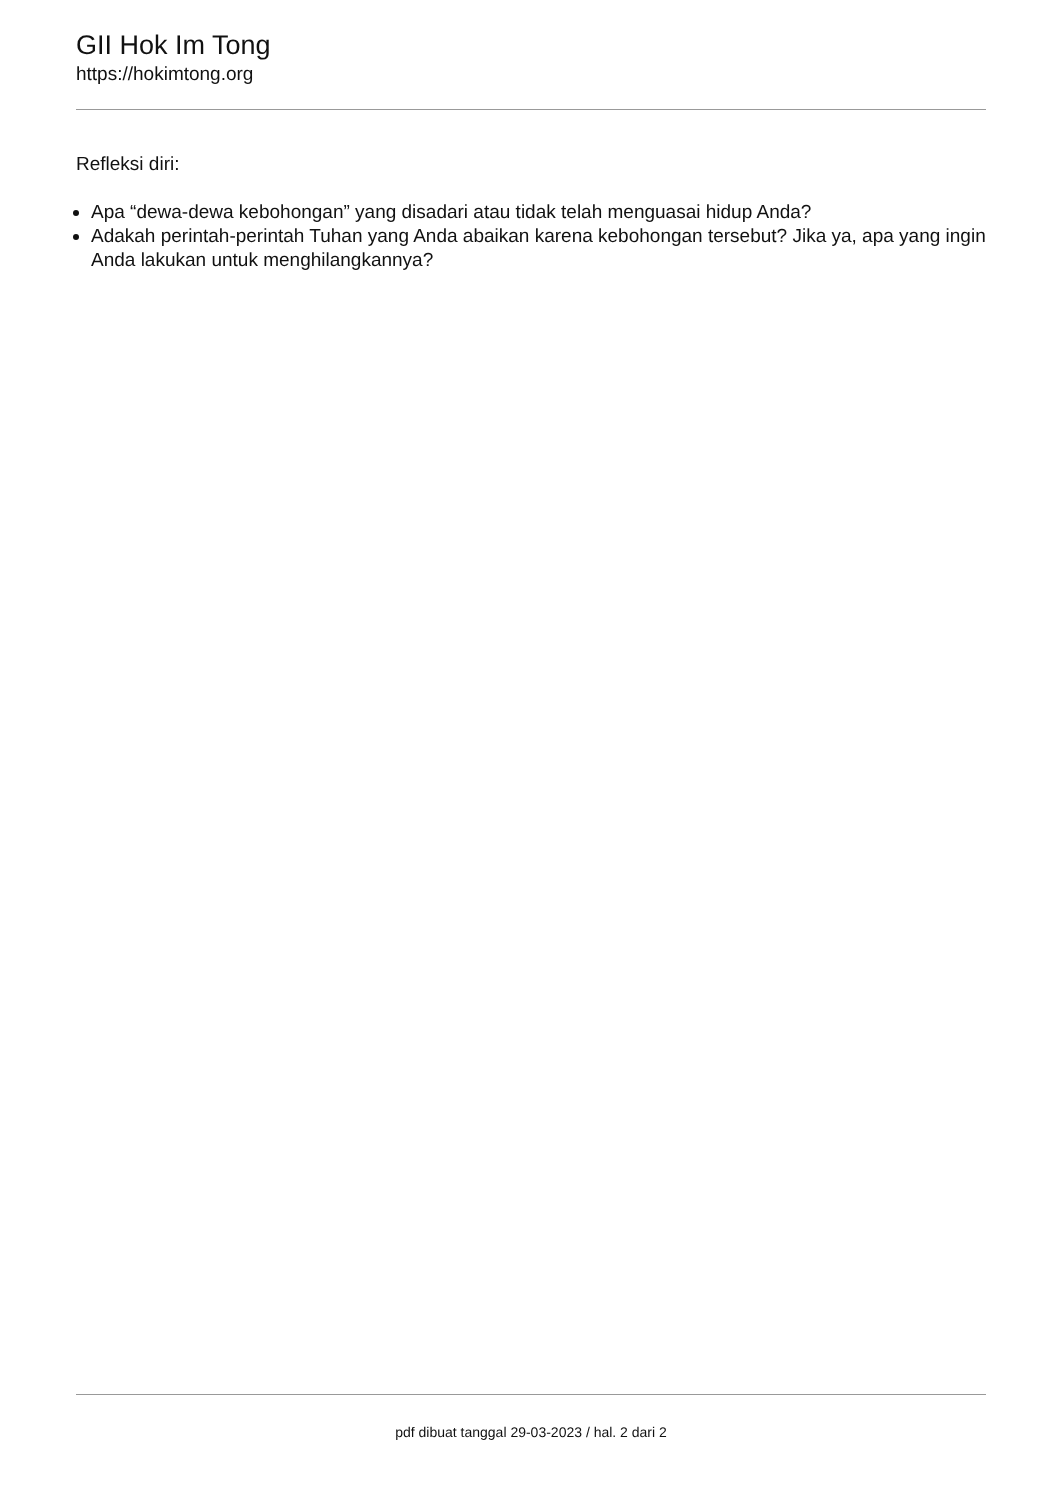GII Hok Im Tong
https://hokimtong.org
Refleksi diri:
Apa “dewa-dewa kebohongan” yang disadari atau tidak telah menguasai hidup Anda?
Adakah perintah-perintah Tuhan yang Anda abaikan karena kebohongan tersebut? Jika ya, apa yang ingin Anda lakukan untuk menghilangkannya?
pdf dibuat tanggal 29-03-2023 / hal. 2 dari 2